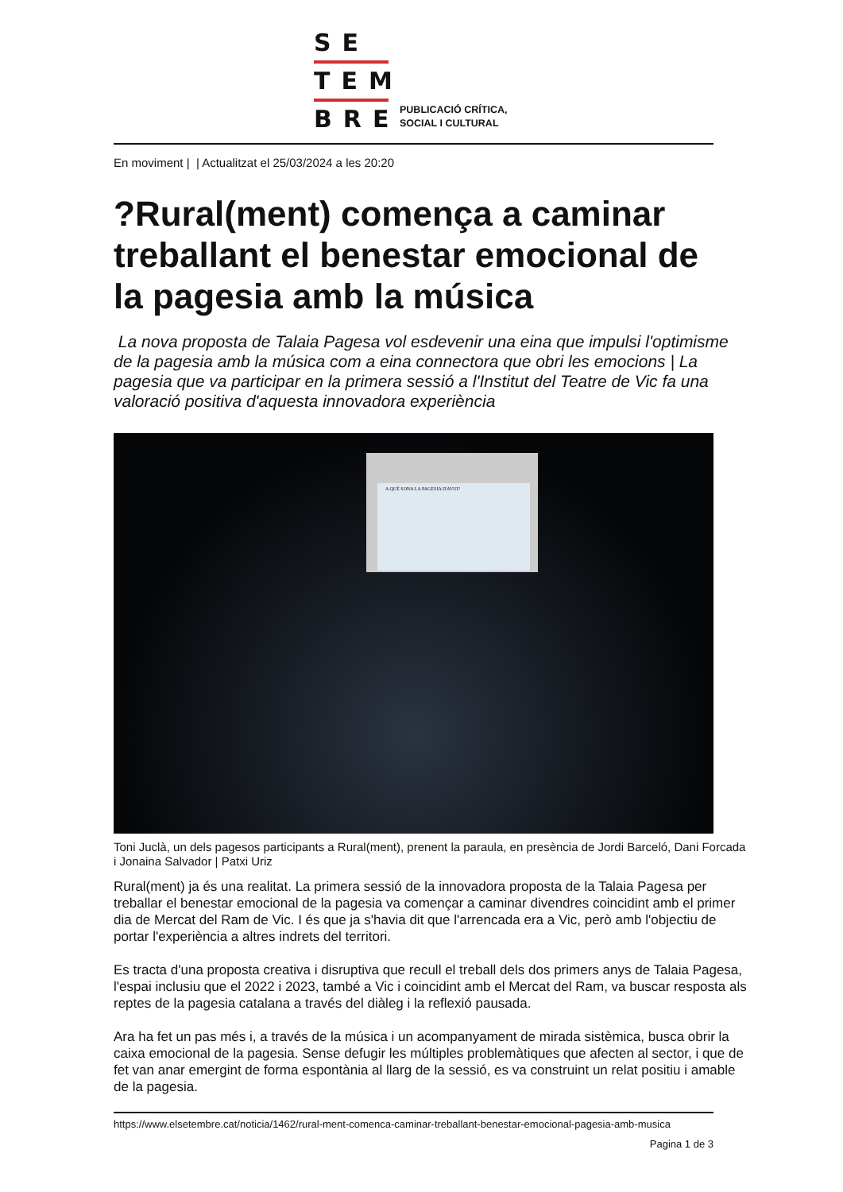SE
TEM
BRE
PUBLICACIÓ CRÍTICA,
SOCIAL I CULTURAL
En moviment | | Actualitzat el 25/03/2024 a les 20:20
?Rural(ment) comença a caminar treballant el benestar emocional de la pagesia amb la música
La nova proposta de Talaia Pagesa vol esdevenir una eina que impulsi l'optimisme de la pagesia amb la música com a eina connectora que obri les emocions | La pagesia que va participar en la primera sessió a l'Institut del Teatre de Vic fa una valoració positiva d'aquesta innovadora experiència
A QUÈ SONA LA PAGESIA D'AVUI?
Toni Juclà, un dels pagesos participants a Rural(ment), prenent la paraula, en presència de Jordi Barceló, Dani Forcada i Jonaina Salvador | Patxi Uriz
Rural(ment) ja és una realitat. La primera sessió de la innovadora proposta de la Talaia Pagesa per treballar el benestar emocional de la pagesia va començar a caminar divendres coincidint amb el primer dia de Mercat del Ram de Vic. I és que ja s'havia dit que l'arrencada era a Vic, però amb l'objectiu de portar l'experiència a altres indrets del territori.
Es tracta d'una proposta creativa i disruptiva que recull el treball dels dos primers anys de Talaia Pagesa, l'espai inclusiu que el 2022 i 2023, també a Vic i coincidint amb el Mercat del Ram, va buscar resposta als reptes de la pagesia catalana a través del diàleg i la reflexió pausada.
Ara ha fet un pas més i, a través de la música i un acompanyament de mirada sistèmica, busca obrir la caixa emocional de la pagesia. Sense defugir les múltiples problemàtiques que afecten al sector, i que de fet van anar emergint de forma espontània al llarg de la sessió, es va construint un relat positiu i amable de la pagesia.
https://www.elsetembre.cat/noticia/1462/rural-ment-comenca-caminar-treballant-benestar-emocional-pagesia-amb-musica
Pagina 1 de 3